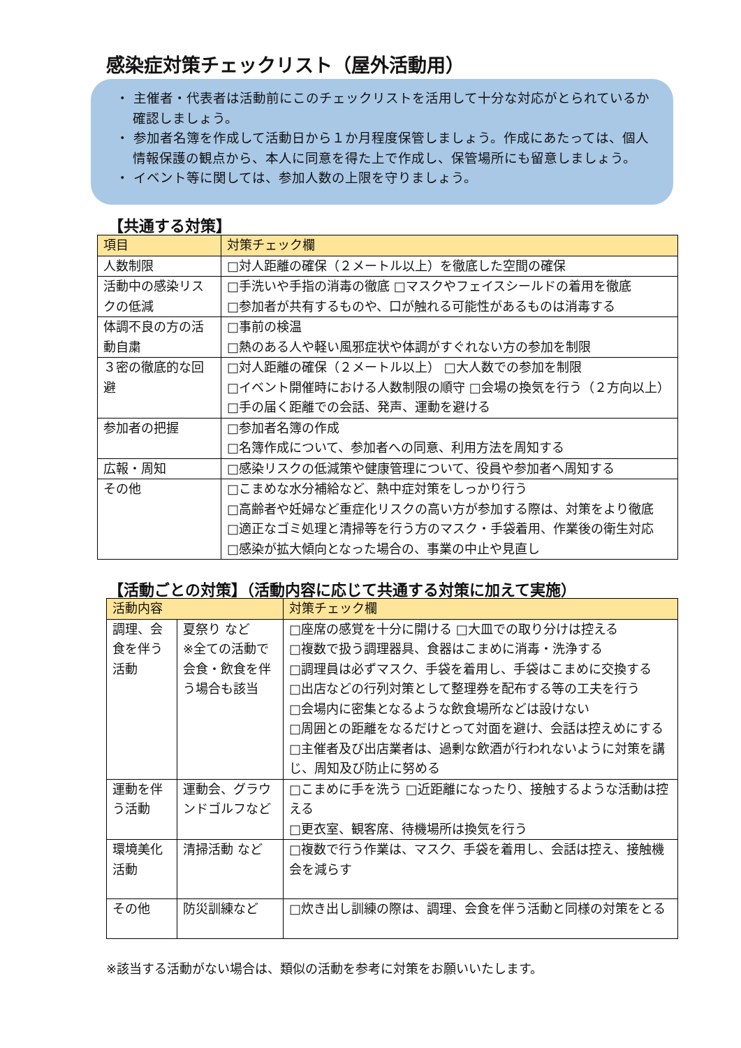感染症対策チェックリスト（屋外活動用）
・ 主催者・代表者は活動前にこのチェックリストを活用して十分な対応がとられているか確認しましょう。
・ 参加者名簿を作成して活動日から１か月程度保管しましょう。作成にあたっては、個人情報保護の観点から、本人に同意を得た上で作成し、保管場所にも留意しましょう。
・ イベント等に関しては、参加人数の上限を守りましょう。
【共通する対策】
| 項目 | 対策チェック欄 |
| --- | --- |
| 人数制限 | □対人距離の確保（２メートル以上）を徹底した空間の確保 |
| 活動中の感染リスクの低減 | □手洗いや手指の消毒の徹底 □マスクやフェイスシールドの着用を徹底 □参加者が共有するものや、口が触れる可能性があるものは消毒する |
| 体調不良の方の活動自粛 | □事前の検温 □熱のある人や軽い風邪症状や体調がすぐれない方の参加を制限 |
| ３密の徹底的な回避 | □対人距離の確保（２メートル以上） □大人数での参加を制限 □イベント開催時における人数制限の順守 □会場の換気を行う（２方向以上）□手の届く距離での会話、発声、運動を避ける |
| 参加者の把握 | □参加者名簿の作成 □名簿作成について、参加者への同意、利用方法を周知する |
| 広報・周知 | □感染リスクの低減策や健康管理について、役員や参加者へ周知する |
| その他 | □こまめな水分補給など、熱中症対策をしっかり行う □高齢者や妊婦など重症化リスクの高い方が参加する際は、対策をより徹底 □適正なゴミ処理と清掃等を行う方のマスク・手袋着用、作業後の衛生対応 □感染が拡大傾向となった場合の、事業の中止や見直し |
【活動ごとの対策】（活動内容に応じて共通する対策に加えて実施）
| 活動内容 | | 対策チェック欄 |
| --- | --- | --- |
| 調理、会食を伴う活動 | 夏祭り など ※全ての活動で会食・飲食を伴う場合も該当 | □座席の感覚を十分に開ける □大皿での取り分けは控える □複数で扱う調理器具、食器はこまめに消毒・洗浄する □調理員は必ずマスク、手袋を着用し、手袋はこまめに交換する □出店などの行列対策として整理券を配布する等の工夫を行う □会場内に密集となるような飲食場所などは設けない □周囲との距離をなるだけとって対面を避け、会話は控えめにする □主催者及び出店業者は、過剰な飲酒が行われないように対策を講じ、周知及び防止に努める |
| 運動を伴う活動 | 運動会、グラウンドゴルフなど | □こまめに手を洗う □近距離になったり、接触するような活動は控える □更衣室、観客席、待機場所は換気を行う |
| 環境美化活動 | 清掃活動 など | □複数で行う作業は、マスク、手袋を着用し、会話は控え、接触機会を減らす |
| その他 | 防災訓練など | □炊き出し訓練の際は、調理、会食を伴う活動と同様の対策をとる |
※該当する活動がない場合は、類似の活動を参考に対策をお願いいたします。